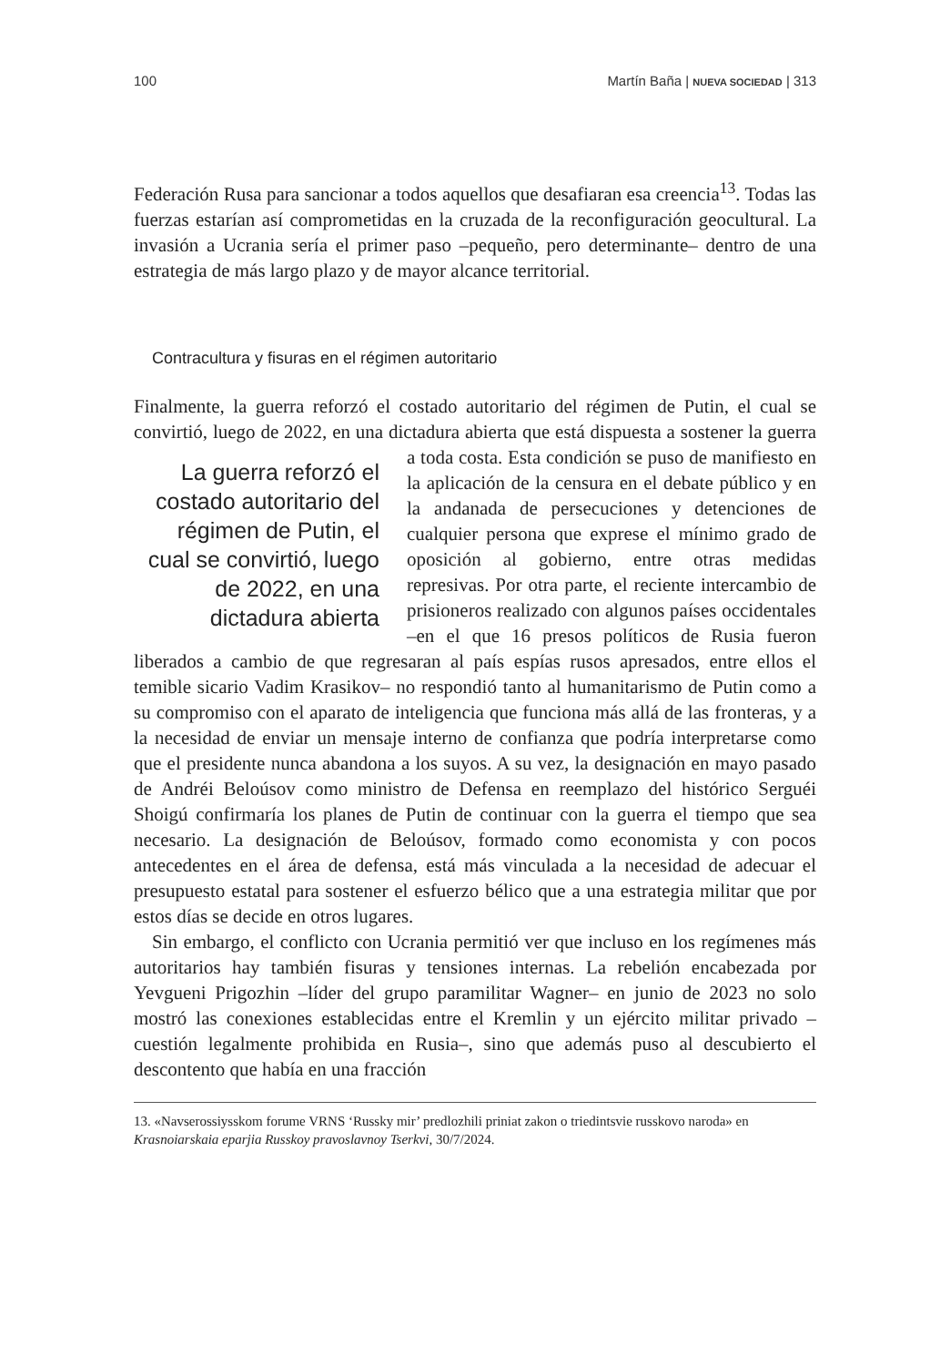100 Martín Baña | NUEVA SOCIEDAD | 313
Federación Rusa para sancionar a todos aquellos que desafiaran esa creencia<sup>13</sup>. Todas las fuerzas estarían así comprometidas en la cruzada de la reconfiguración geocultural. La invasión a Ucrania sería el primer paso –pequeño, pero determinante– dentro de una estrategia de más largo plazo y de mayor alcance territorial.
Contracultura y fisuras en el régimen autoritario
Finalmente, la guerra reforzó el costado autoritario del régimen de Putin, el cual se convirtió, luego de 2022, en una dictadura abierta que está dispuesta a La guerra reforzó el costado autoritario del régimen de Putin, el cual se convirtió, luego de 2022, en una dictadura abierta sostener la guerra a toda costa. Esta condición se puso de manifiesto en la aplicación de la censura en el debate público y en la andanada de persecuciones y detenciones de cualquier persona que exprese el mínimo grado de oposición al gobierno, entre otras medidas represivas. Por otra parte, el reciente intercambio de prisioneros realizado con algunos países occidentales –en el que 16 presos políticos de Rusia fueron liberados a cambio de que regresaran al país espías rusos apresados, entre ellos el temible sicario Vadim Krasikov– no respondió tanto al humanitarismo de Putin como a su compromiso con el aparato de inteligencia que funciona más allá de las fronteras, y a la necesidad de enviar un mensaje interno de confianza que podría interpretarse como que el presidente nunca abandona a los suyos. A su vez, la designación en mayo pasado de Andréi Beloúsov como ministro de Defensa en reemplazo del histórico Serguéi Shoigú confirmaría los planes de Putin de continuar con la guerra el tiempo que sea necesario. La designación de Beloúsov, formado como economista y con pocos antecedentes en el área de defensa, está más vinculada a la necesidad de adecuar el presupuesto estatal para sostener el esfuerzo bélico que a una estrategia militar que por estos días se decide en otros lugares.
Sin embargo, el conflicto con Ucrania permitió ver que incluso en los regímenes más autoritarios hay también fisuras y tensiones internas. La rebelión encabezada por Yevgueni Prigozhin –líder del grupo paramilitar Wagner– en junio de 2023 no solo mostró las conexiones establecidas entre el Kremlin y un ejército militar privado –cuestión legalmente prohibida en Rusia–, sino que además puso al descubierto el descontento que había en una fracción
13. «Navserossiysskom forume VRNS ‘Russky mir’ predlozhili priniat zakon o triedintsvie russkovo naroda» en Krasnoiarskaia eparjia Russkoy pravoslavnoy Tserkvi, 30/7/2024.